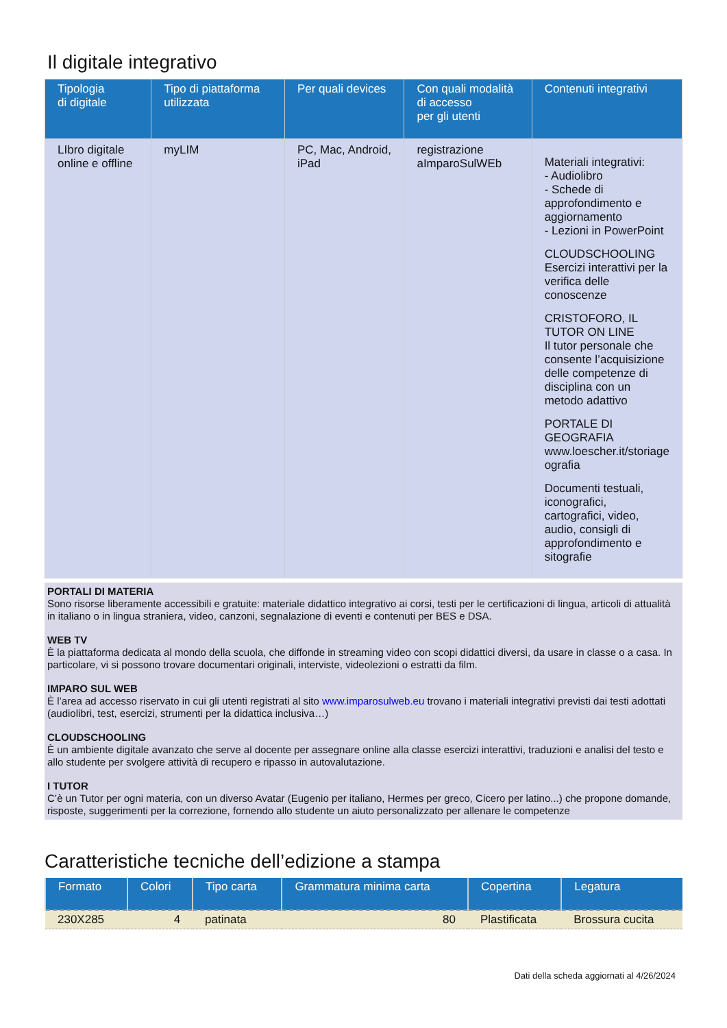Il digitale integrativo
| Tipologia di digitale | Tipo di piattaforma utilizzata | Per quali devices | Con quali modalità di accesso per gli utenti | Contenuti integrativi |
| --- | --- | --- | --- | --- |
| LIbro digitale online e offline | myLIM | PC, Mac, Android, iPad | registrazione aImparoSulWEb | Materiali integrativi: - Audiolibro - Schede di approfondimento e aggiornamento - Lezioni in PowerPoint CLOUDSCHOOLING Esercizi interattivi per la verifica delle conoscenze CRISTOFORO, IL TUTOR ON LINE Il tutor personale che consente l’acquisizione delle competenze di disciplina con un metodo adattivo PORTALE DI GEOGRAFIA www.loescher.it/storiage ografia Documenti testuali, iconografici, cartografici, video, audio, consigli di approfondimento e sitografie |
PORTALI DI MATERIA
Sono risorse liberamente accessibili e gratuite: materiale didattico integrativo ai corsi, testi per le certificazioni di lingua, articoli di attualità in italiano o in lingua straniera, video, canzoni, segnalazione di eventi e contenuti per BES e DSA.
WEB TV
È la piattaforma dedicata al mondo della scuola, che diffonde in streaming video con scopi didattici diversi, da usare in classe o a casa. In particolare, vi si possono trovare documentari originali, interviste, videolezioni o estratti da film.
IMPARO SUL WEB
È l’area ad accesso riservato in cui gli utenti registrati al sito www.imparosulweb.eu trovano i materiali integrativi previsti dai testi adottati (audiolibri, test, esercizi, strumenti per la didattica inclusiva…)
CLOUDSCHOOLING
È un ambiente digitale avanzato che serve al docente per assegnare online alla classe esercizi interattivi, traduzioni e analisi del testo e allo studente per svolgere attività di recupero e ripasso in autovalutazione.
I TUTOR
C’è un Tutor per ogni materia, con un diverso Avatar (Eugenio per italiano, Hermes per greco, Cicero per latino...) che propone domande, risposte, suggerimenti per la correzione, fornendo allo studente un aiuto personalizzato per allenare le competenze
Caratteristiche tecniche dell’edizione a stampa
| Formato | Colori | Tipo carta | Grammatura minima carta | Copertina | Legatura |
| --- | --- | --- | --- | --- | --- |
| 230X285 | 4 | patinata | 80 | Plastificata | Brossura cucita |
Dati della scheda aggiornati al 4/26/2024